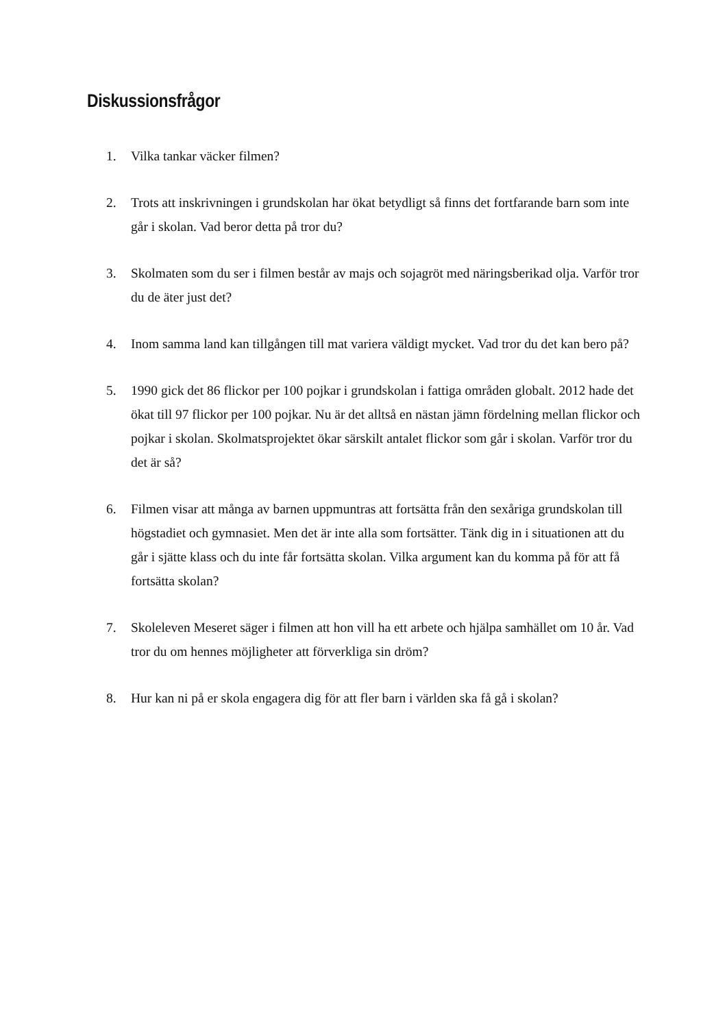Diskussionsfrågor
1. Vilka tankar väcker filmen?
2. Trots att inskrivningen i grundskolan har ökat betydligt så finns det fortfarande barn som inte går i skolan. Vad beror detta på tror du?
3. Skolmaten som du ser i filmen består av majs och sojagröt med näringsberikad olja. Varför tror du de äter just det?
4. Inom samma land kan tillgången till mat variera väldigt mycket. Vad tror du det kan bero på?
5. 1990 gick det 86 flickor per 100 pojkar i grundskolan i fattiga områden globalt. 2012 hade det ökat till 97 flickor per 100 pojkar. Nu är det alltså en nästan jämn fördelning mellan flickor och pojkar i skolan. Skolmatsprojektet ökar särskilt antalet flickor som går i skolan. Varför tror du det är så?
6. Filmen visar att många av barnen uppmuntras att fortsätta från den sexåriga grundskolan till högstadiet och gymnasiet. Men det är inte alla som fortsätter. Tänk dig in i situationen att du går i sjätte klass och du inte får fortsätta skolan. Vilka argument kan du komma på för att få fortsätta skolan?
7. Skoleleven Meseret säger i filmen att hon vill ha ett arbete och hjälpa samhället om 10 år. Vad tror du om hennes möjligheter att förverkliga sin dröm?
8. Hur kan ni på er skola engagera dig för att fler barn i världen ska få gå i skolan?